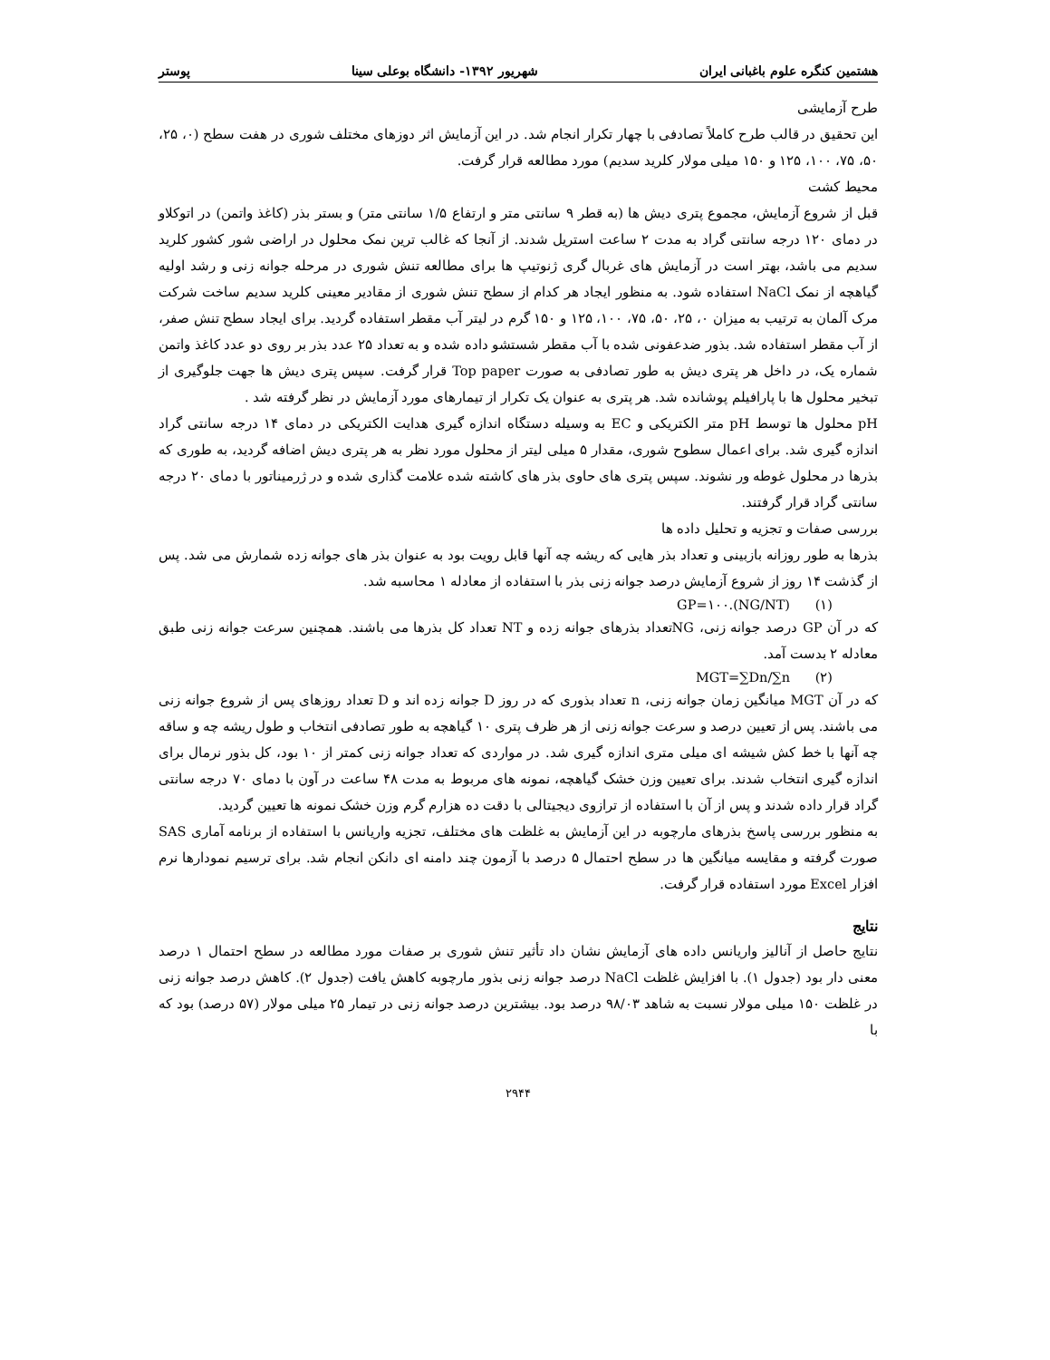هشتمین کنگره علوم باغبانی ایران شهریور ۱۳۹۲- دانشگاه بوعلی سینا پوستر
طرح آزمایشی
این تحقیق در قالب طرح کاملاً تصادفی با چهار تکرار انجام شد. در این آزمایش اثر دوزهای مختلف شوری در هفت سطح (۰، ۲۵، ۵۰، ۷۵، ۱۰۰، ۱۲۵ و ۱۵۰ میلی مولار کلرید سدیم) مورد مطالعه قرار گرفت.
محیط کشت
قبل از شروع آزمایش، مجموع پتری دیش ها (به قطر ۹ سانتی متر و ارتفاع ۱/۵ سانتی متر) و بستر بذر (کاغذ واتمن) در اتوکلاو در دمای ۱۲۰ درجه سانتی گراد به مدت ۲ ساعت استریل شدند. از آنجا که غالب ترین نمک محلول در اراضی شور کشور کلرید سدیم می باشد، بهتر است در آزمایش های غربال گری ژنوتیپ ها برای مطالعه تنش شوری در مرحله جوانه زنی و رشد اولیه گیاهچه از نمک NaCl استفاده شود. به منظور ایجاد هر کدام از سطح تنش شوری از مقادیر معینی کلرید سدیم ساخت شرکت مرک آلمان به ترتیب به میزان ۰، ۲۵، ۵۰، ۷۵، ۱۰۰، ۱۲۵ و ۱۵۰ گرم در لیتر آب مقطر استفاده گردید. برای ایجاد سطح تنش صفر، از آب مقطر استفاده شد. بذور ضدعفونی شده با آب مقطر شستشو داده شده و به تعداد ۲۵ عدد بذر بر روی دو عدد کاغذ واتمن شماره یک، در داخل هر پتری دیش به طور تصادفی به صورت Top paper قرار گرفت. سپس پتری دیش ها جهت جلوگیری از تبخیر محلول ها با پارافیلم پوشانده شد. هر پتری به عنوان یک تکرار از تیمارهای مورد آزمایش در نظر گرفته شد .
pH محلول ها توسط pH متر الکتریکی و EC به وسیله دستگاه اندازه گیری هدایت الکتریکی در دمای ۱۴ درجه سانتی گراد اندازه گیری شد. برای اعمال سطوح شوری، مقدار ۵ میلی لیتر از محلول مورد نظر به هر پتری دیش اضافه گردید، به طوری که بذرها در محلول غوطه ور نشوند. سپس پتری های حاوی بذر های کاشته شده علامت گذاری شده و در ژرمیناتور با دمای ۲۰ درجه سانتی گراد قرار گرفتند.
بررسی صفات و تجزیه و تحلیل داده ها
بذرها به طور روزانه بازبینی و تعداد بذر هایی که ریشه چه آنها قابل رویت بود به عنوان بذر های جوانه زده شمارش می شد. پس از گذشت ۱۴ روز از شروع آزمایش درصد جوانه زنی بذر با استفاده از معادله ۱ محاسبه شد.
GP=۱۰۰.(NG/NT) (۱)
که در آن GP درصد جوانه زنی، NGتعداد بذرهای جوانه زده و NT تعداد کل بذرها می باشند. همچنین سرعت جوانه زنی طبق معادله ۲ بدست آمد.
MGT=∑Dn/∑n (۲)
که در آن MGT میانگین زمان جوانه زنی، n تعداد بذوری که در روز D جوانه زده اند و D تعداد روزهای پس از شروع جوانه زنی می باشند. پس از تعیین درصد و سرعت جوانه زنی از هر ظرف پتری ۱۰ گیاهچه به طور تصادفی انتخاب و طول ریشه چه و ساقه چه آنها با خط کش شیشه ای میلی متری اندازه گیری شد. در مواردی که تعداد جوانه زنی کمتر از ۱۰ بود، کل بذور نرمال برای اندازه گیری انتخاب شدند. برای تعیین وزن خشک گیاهچه، نمونه های مربوط به مدت ۴۸ ساعت در آون با دمای ۷۰ درجه سانتی گراد قرار داده شدند و پس از آن با استفاده از ترازوی دیجیتالی با دقت ده هزارم گرم وزن خشک نمونه ها تعیین گردید.
به منظور بررسی پاسخ بذرهای مارچوبه در این آزمایش به غلظت های مختلف، تجزیه واریانس با استفاده از برنامه آماری SAS صورت گرفته و مقایسه میانگین ها در سطح احتمال ۵ درصد با آزمون چند دامنه ای دانکن انجام شد. برای ترسیم نمودارها نرم افزار Excel مورد استفاده قرار گرفت.
نتایج
نتایج حاصل از آنالیز واریانس داده های آزمایش نشان داد تأثیر تنش شوری بر صفات مورد مطالعه در سطح احتمال ۱ درصد معنی دار بود (جدول ۱). با افزایش غلظت NaCl درصد جوانه زنی بذور مارچوبه کاهش یافت (جدول ۲). کاهش درصد جوانه زنی در غلظت ۱۵۰ میلی مولار نسبت به شاهد ۹۸/۰۳ درصد بود. بیشترین درصد جوانه زنی در تیمار ۲۵ میلی مولار (۵۷ درصد) بود که با
۲۹۴۴